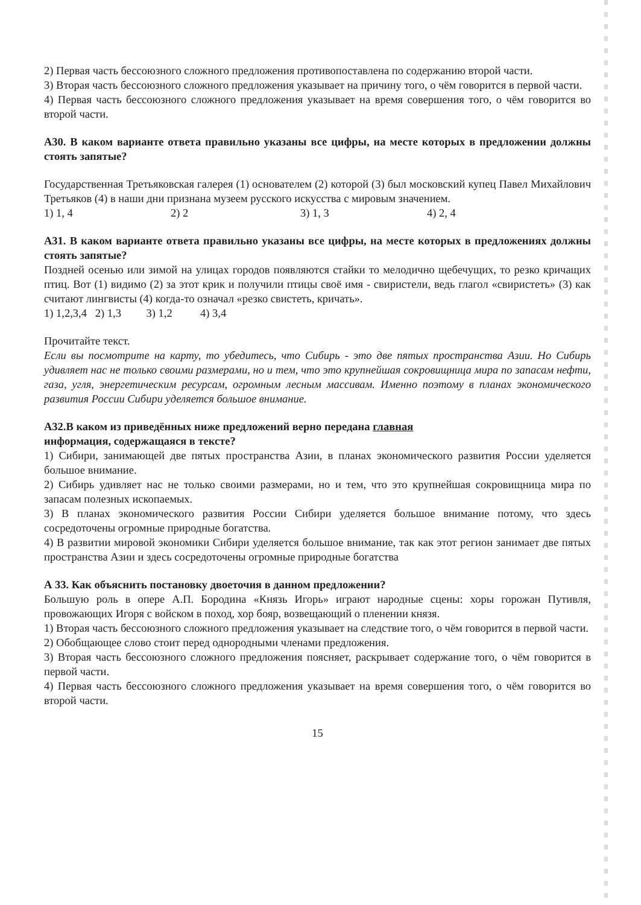2) Первая часть бессоюзного сложного предложения противопоставлена по содержанию второй части.
3) Вторая часть бессоюзного сложного предложения указывает на причину того, о чём говорится в первой части.
4) Первая часть бессоюзного сложного предложения указывает на время совершения того, о чём говорится во второй части.
А30. В каком варианте ответа правильно указаны все цифры, на месте которых в предложении должны стоять запятые?
Государственная Третьяковская галерея (1) основателем (2) которой (3) был московский купец Павел Михайлович Третьяков (4) в наши дни признана музеем русского искусства с мировым значением.
1) 1, 4 2) 2 3) 1, 3 4) 2, 4
А31. В каком варианте ответа правильно указаны все цифры, на месте которых в предложениях должны стоять запятые?
Поздней осенью или зимой на улицах городов появляются стайки то мелодично щебечущих, то резко кричащих птиц. Вот (1) видимо (2) за этот крик и получили птицы своё имя - свиристели, ведь глагол «свиристеть» (3) как считают лингвисты (4) когда-то означал «резко свистеть, кричать».
1) 1,2,3,4 2) 1,3 3) 1,2 4) 3,4
Прочитайте текст.
Если вы посмотрите на карту, то убедитесь, что Сибирь - это две пятых пространства Азии. Но Сибирь удивляет нас не только своими размерами, но и тем, что это крупнейшая сокровищница мира по запасам нефти, газа, угля, энергетическим ресурсам, огромным лесным массивам. Именно поэтому в планах экономического развития России Сибири уделяется большое внимание.
А32.В каком из приведённых ниже предложений верно передана главная
информация, содержащаяся в тексте?
1) Сибири, занимающей две пятых пространства Азии, в планах экономического развития России уделяется большое внимание.
2) Сибирь удивляет нас не только своими размерами, но и тем, что это крупнейшая сокровищница мира по запасам полезных ископаемых.
3) В планах экономического развития России Сибири уделяется большое внимание потому, что здесь сосредоточены огромные природные богатства.
4) В развитии мировой экономики Сибири уделяется большое внимание, так как этот регион занимает две пятых пространства Азии и здесь сосредоточены огромные природные богатства
А 33. Как объяснить постановку двоеточия в данном предложении?
Большую роль в опере А.П. Бородина «Князь Игорь» играют народные сцены: хоры горожан Путивля, провожающих Игоря с войском в поход, хор бояр, возвещающий о пленении князя.
1) Вторая часть бессоюзного сложного предложения указывает на следствие того, о чём говорится в первой части.
2) Обобщающее слово стоит перед однородными членами предложения.
3) Вторая часть бессоюзного сложного предложения поясняет, раскрывает содержание того, о чём говорится в первой части.
4) Первая часть бессоюзного сложного предложения указывает на время совершения того, о чём говорится во второй части.
15